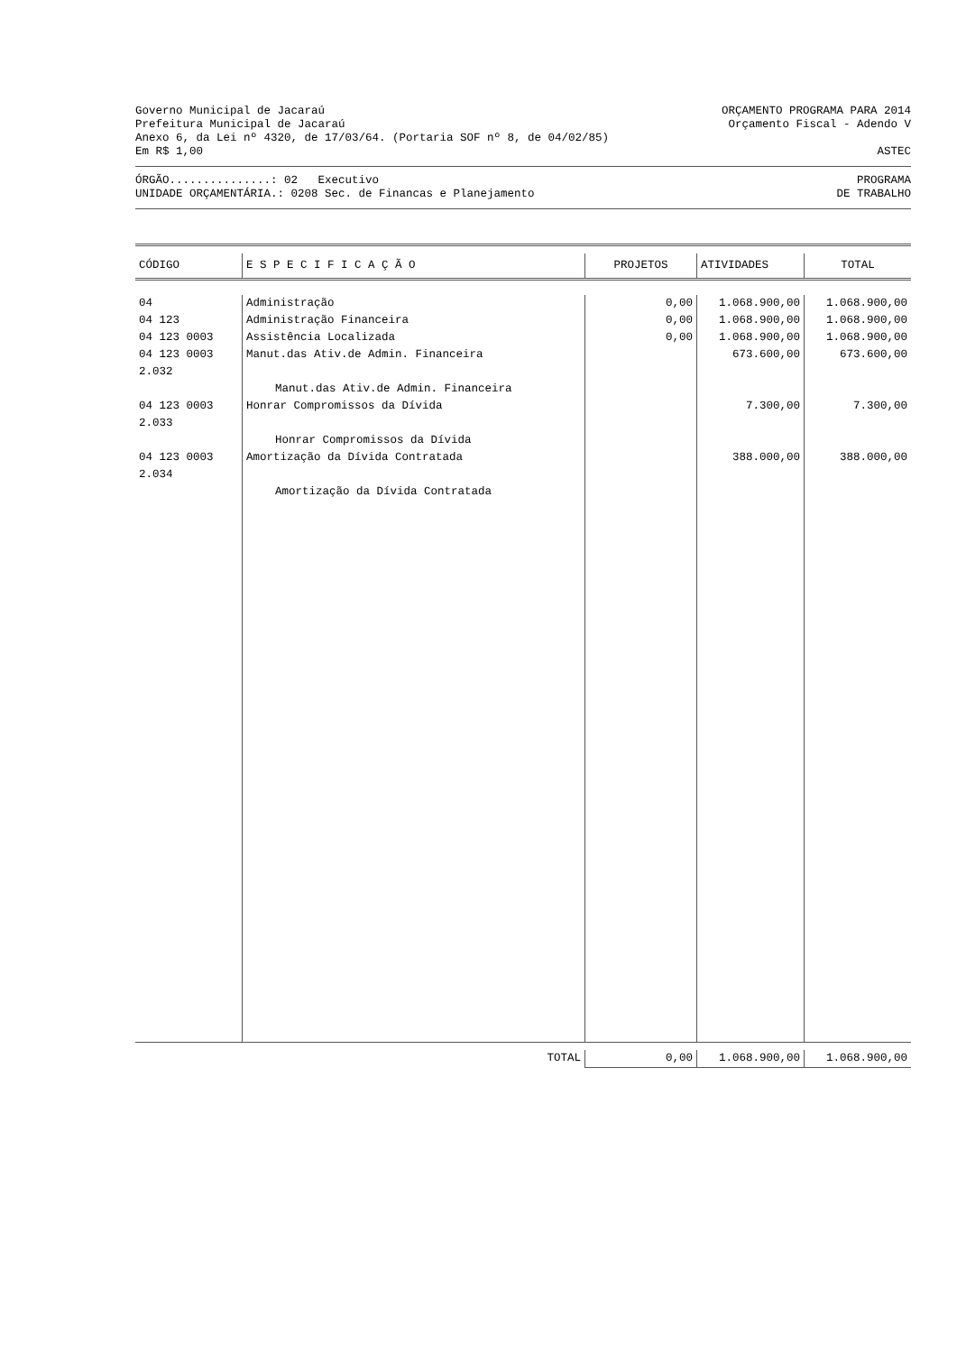Governo Municipal de Jacaraú ORÇAMENTO PROGRAMA PARA 2014
Prefeitura Municipal de Jacaraú Orçamento Fiscal - Adendo V
Anexo 6, da Lei nº 4320, de 17/03/64. (Portaria SOF nº 8, de 04/02/85)
Em R$ 1,00 ASTEC
ÓRGÃO...............: 02 Executivo PROGRAMA
UNIDADE ORÇAMENTÁRIA.: 0208 Sec. de Financas e Planejamento DE TRABALHO
| CÓDIGO | E S P E C I F I C A Ç Ã O | PROJETOS | ATIVIDADES | TOTAL |
| --- | --- | --- | --- | --- |
| 04 | Administração | 0,00 | 1.068.900,00 | 1.068.900,00 |
| 04 123 | Administração Financeira | 0,00 | 1.068.900,00 | 1.068.900,00 |
| 04 123 0003 | Assistência Localizada | 0,00 | 1.068.900,00 | 1.068.900,00 |
| 04 123 0003 2.032 | Manut.das Ativ.de Admin. Financeira | | 673.600,00 | 673.600,00 |
| | Manut.das Ativ.de Admin. Financeira | | | |
| 04 123 0003 2.033 | Honrar Compromissos da Dívida | | 7.300,00 | 7.300,00 |
| | Honrar Compromissos da Dívida | | | |
| 04 123 0003 2.034 | Amortização da Dívida Contratada | | 388.000,00 | 388.000,00 |
| | Amortização da Dívida Contratada | | | |
| | TOTAL | 0,00 | 1.068.900,00 | 1.068.900,00 |